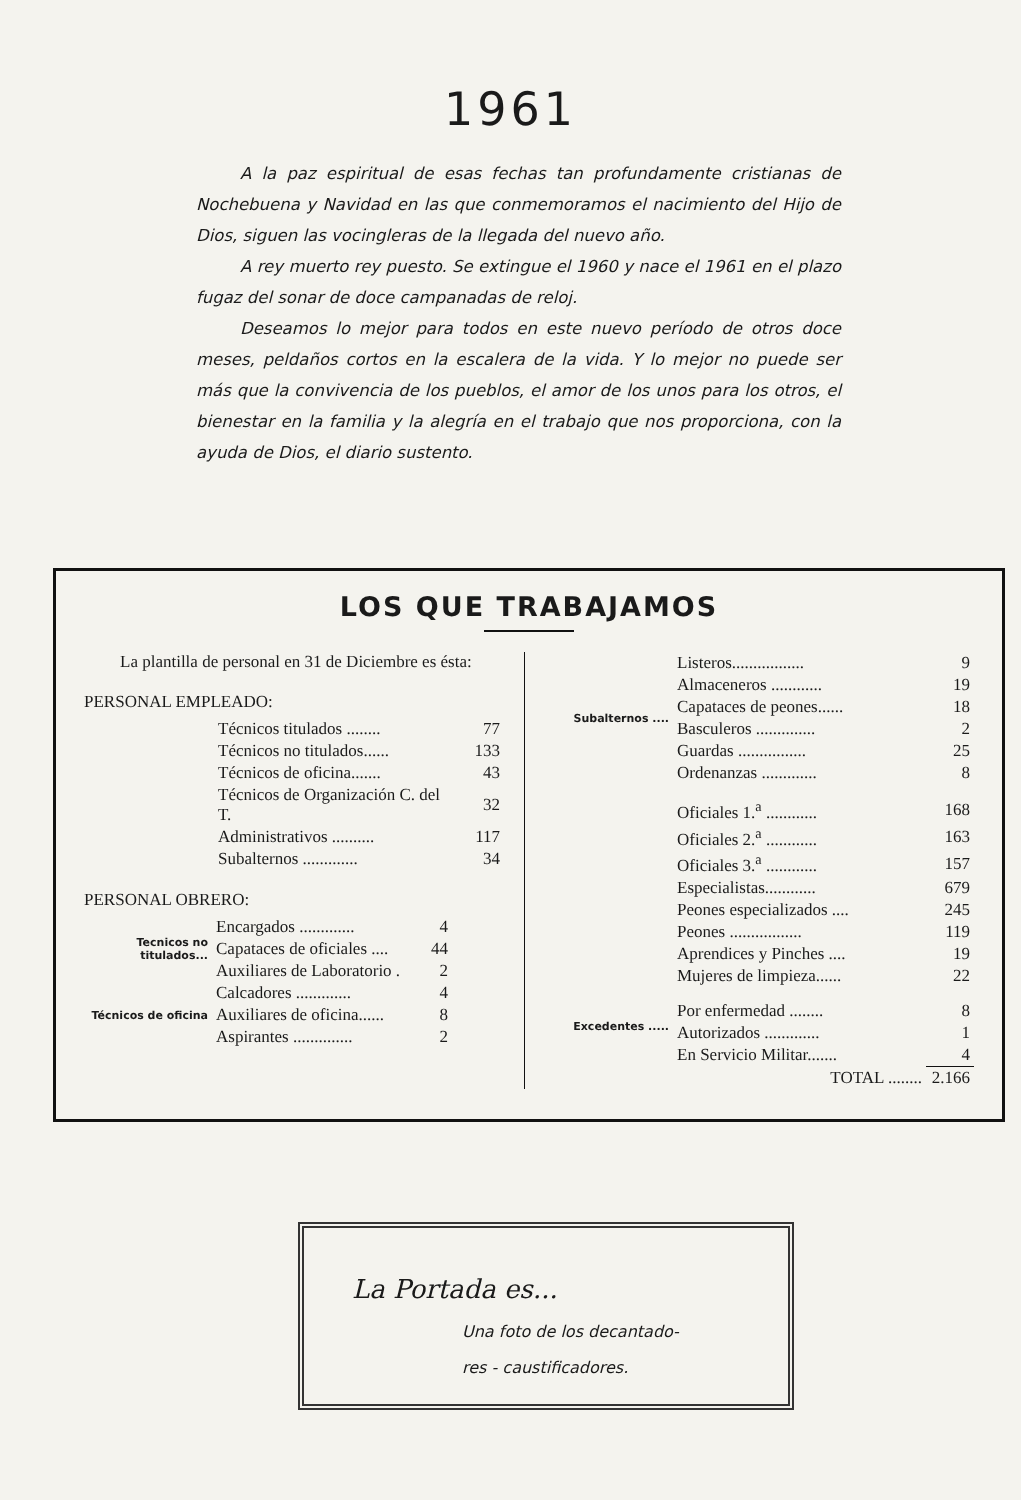1961
A la paz espiritual de esas fechas tan profundamente cristianas de Nochebuena y Navidad en las que conmemoramos el nacimiento del Hijo de Dios, siguen las vocingleras de la llegada del nuevo año.
A rey muerto rey puesto. Se extingue el 1960 y nace el 1961 en el plazo fugaz del sonar de doce campanadas de reloj.
Deseamos lo mejor para todos en este nuevo período de otros doce meses, peldaños cortos en la escalera de la vida. Y lo mejor no puede ser más que la convivencia de los pueblos, el amor de los unos para los otros, el bienestar en la familia y la alegría en el trabajo que nos proporciona, con la ayuda de Dios, el diario sustento.
LOS QUE TRABAJAMOS
La plantilla de personal en 31 de Diciembre es ésta:
PERSONAL EMPLEADO:
| Técnicos titulados ........ | 77 |
| Técnicos no titulados...... | 133 |
| Técnicos de oficina....... | 43 |
| Técnicos de Organización C. del T. | 32 |
| Administrativos .......... | 117 |
| Subalternos ............. | 34 |
PERSONAL OBRERO:
| Tecnicos no titulados... | Encargados ............. | 4 |
| | Capataces de oficiales .... | 44 |
| | Auxiliares de Laboratorio . | 2 |
| Técnicos de oficina | Calcadores ............. | 4 |
| | Auxiliares de oficina...... | 8 |
| | Aspirantes .............. | 2 |
| Subalternos .... | Listeros................. | 9 |
| | Almaceneros ............ | 19 |
| | Capataces de peones...... | 18 |
| | Basculeros .............. | 2 |
| | Guardas ................ | 25 |
| | Ordenanzas ............. | 8 |
| | Oficiales 1.<sup>a</sup> ............ | 168 |
| | Oficiales 2.<sup>a</sup> ............ | 163 |
| | Oficiales 3.<sup>a</sup> ............ | 157 |
| | Especialistas............ | 679 |
| | Peones especializados .... | 245 |
| | Peones ................. | 119 |
| | Aprendices y Pinches .... | 19 |
| | Mujeres de limpieza...... | 22 |
| Excedentes ..... | Por enfermedad ........ | 8 |
| | Autorizados ............. | 1 |
| | En Servicio Militar....... | 4 |
| | TOTAL ........ | 2.166 |
La Portada es...
Una foto de los decantado-
res - caustificadores.